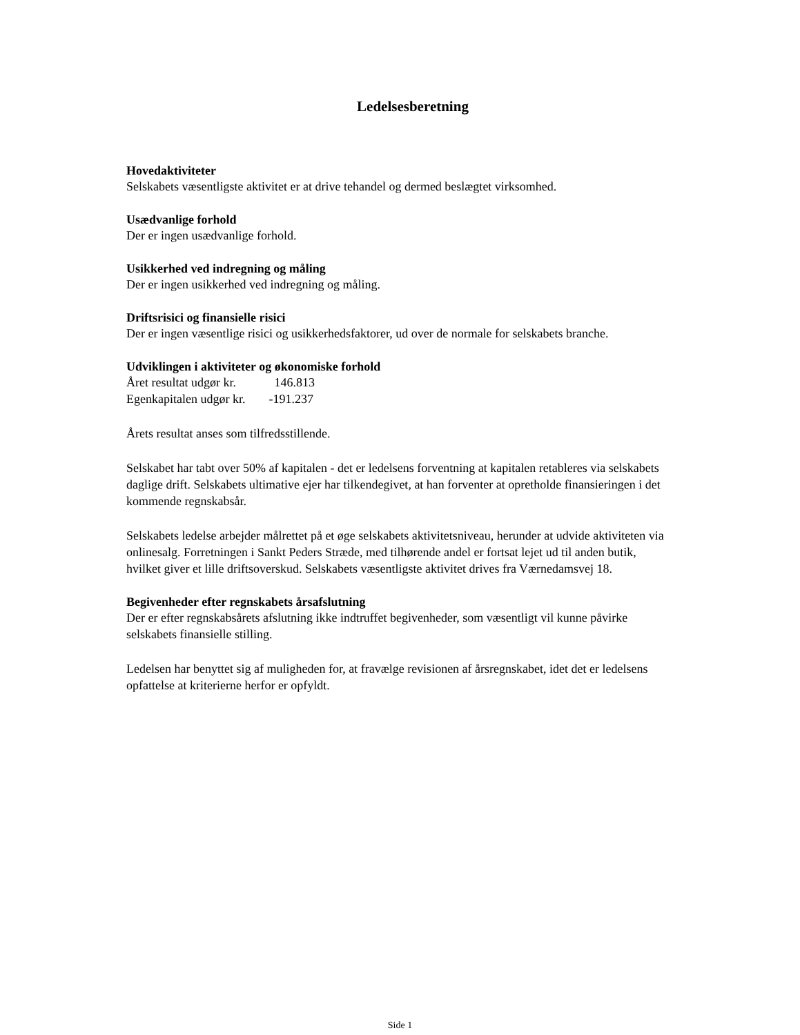Ledelsesberetning
Hovedaktiviteter
Selskabets væsentligste aktivitet er at drive tehandel og dermed beslægtet virksomhed.
Usædvanlige forhold
Der er ingen usædvanlige forhold.
Usikkerhed ved indregning og måling
Der er ingen usikkerhed ved indregning og måling.
Driftsrisici og finansielle risici
Der er ingen væsentlige risici og usikkerhedsfaktorer, ud over de normale for selskabets branche.
Udviklingen i aktiviteter og økonomiske forhold
Året resultat udgør kr. 146.813
Egenkapitalen udgør kr. -191.237
Årets resultat anses som tilfredsstillende.
Selskabet har tabt over 50% af kapitalen - det er ledelsens forventning at kapitalen retableres via selskabets daglige drift. Selskabets ultimative ejer har tilkendegivet, at han forventer at opretholde finansieringen i det kommende regnskabsår.
Selskabets ledelse arbejder målrettet på et øge selskabets aktivitetsniveau, herunder at udvide aktiviteten via onlinesalg. Forretningen i Sankt Peders Stræde, med tilhørende andel er fortsat lejet ud til anden butik, hvilket giver et lille driftsoverskud. Selskabets væsentligste aktivitet drives fra Værnedamsvej 18.
Begivenheder efter regnskabets årsafslutning
Der er efter regnskabsårets afslutning ikke indtruffet begivenheder, som væsentligt vil kunne påvirke selskabets finansielle stilling.
Ledelsen har benyttet sig af muligheden for, at fravælge revisionen af årsregnskabet, idet det er ledelsens opfattelse at kriterierne herfor er opfyldt.
Side 1